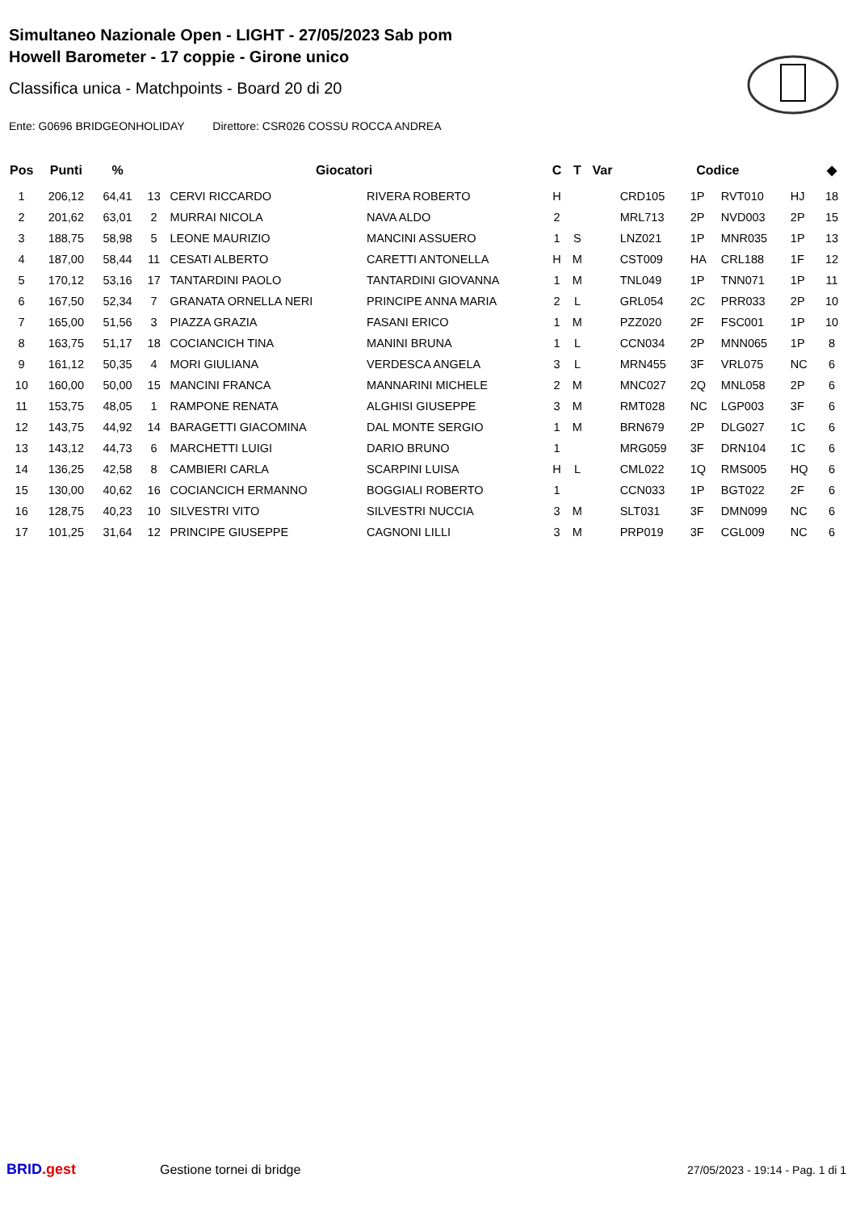Simultaneo Nazionale Open - LIGHT - 27/05/2023 Sab pom
Howell Barometer - 17 coppie - Girone unico
Classifica unica - Matchpoints - Board 20 di 20
Ente: G0696 BRIDGEONHOLIDAY Direttore: CSR026 COSSU ROCCA ANDREA
| Pos | Punti | % | Giocatori | | | C | T | Var | Codice | | | | ◆ |
| --- | --- | --- | --- | --- | --- | --- | --- | --- | --- | --- | --- | --- | --- |
| 1 | 206,12 | 64,41 | 13 | CERVI RICCARDO | RIVERA ROBERTO | H | | | CRD105 | 1P | RVT010 | HJ | 18 |
| 2 | 201,62 | 63,01 | 2 | MURRAI NICOLA | NAVA ALDO | 2 | | | MRL713 | 2P | NVD003 | 2P | 15 |
| 3 | 188,75 | 58,98 | 5 | LEONE MAURIZIO | MANCINI ASSUERO | 1 | S | | LNZ021 | 1P | MNR035 | 1P | 13 |
| 4 | 187,00 | 58,44 | 11 | CESATI ALBERTO | CARETTI ANTONELLA | H | M | | CST009 | HA | CRL188 | 1F | 12 |
| 5 | 170,12 | 53,16 | 17 | TANTARDINI PAOLO | TANTARDINI GIOVANNA | 1 | M | | TNL049 | 1P | TNN071 | 1P | 11 |
| 6 | 167,50 | 52,34 | 7 | GRANATA ORNELLA NERI | PRINCIPE ANNA MARIA | 2 | L | | GRL054 | 2C | PRR033 | 2P | 10 |
| 7 | 165,00 | 51,56 | 3 | PIAZZA GRAZIA | FASANI ERICO | 1 | M | | PZZ020 | 2F | FSC001 | 1P | 10 |
| 8 | 163,75 | 51,17 | 18 | COCIANCICH TINA | MANINI BRUNA | 1 | L | | CCN034 | 2P | MNN065 | 1P | 8 |
| 9 | 161,12 | 50,35 | 4 | MORI GIULIANA | VERDESCA ANGELA | 3 | L | | MRN455 | 3F | VRL075 | NC | 6 |
| 10 | 160,00 | 50,00 | 15 | MANCINI FRANCA | MANNARINI MICHELE | 2 | M | | MNC027 | 2Q | MNL058 | 2P | 6 |
| 11 | 153,75 | 48,05 | 1 | RAMPONE RENATA | ALGHISI GIUSEPPE | 3 | M | | RMT028 | NC | LGP003 | 3F | 6 |
| 12 | 143,75 | 44,92 | 14 | BARAGETTI GIACOMINA | DAL MONTE SERGIO | 1 | M | | BRN679 | 2P | DLG027 | 1C | 6 |
| 13 | 143,12 | 44,73 | 6 | MARCHETTI LUIGI | DARIO BRUNO | 1 | | | MRG059 | 3F | DRN104 | 1C | 6 |
| 14 | 136,25 | 42,58 | 8 | CAMBIERI CARLA | SCARPINI LUISA | H | L | | CML022 | 1Q | RMS005 | HQ | 6 |
| 15 | 130,00 | 40,62 | 16 | COCIANCICH ERMANNO | BOGGIALI ROBERTO | 1 | | | CCN033 | 1P | BGT022 | 2F | 6 |
| 16 | 128,75 | 40,23 | 10 | SILVESTRI VITO | SILVESTRI NUCCIA | 3 | M | | SLT031 | 3F | DMN099 | NC | 6 |
| 17 | 101,25 | 31,64 | 12 | PRINCIPE GIUSEPPE | CAGNONI LILLI | 3 | M | | PRP019 | 3F | CGL009 | NC | 6 |
BRID.gest Gestione tornei di bridge
27/05/2023 - 19:14 - Pag. 1 di 1